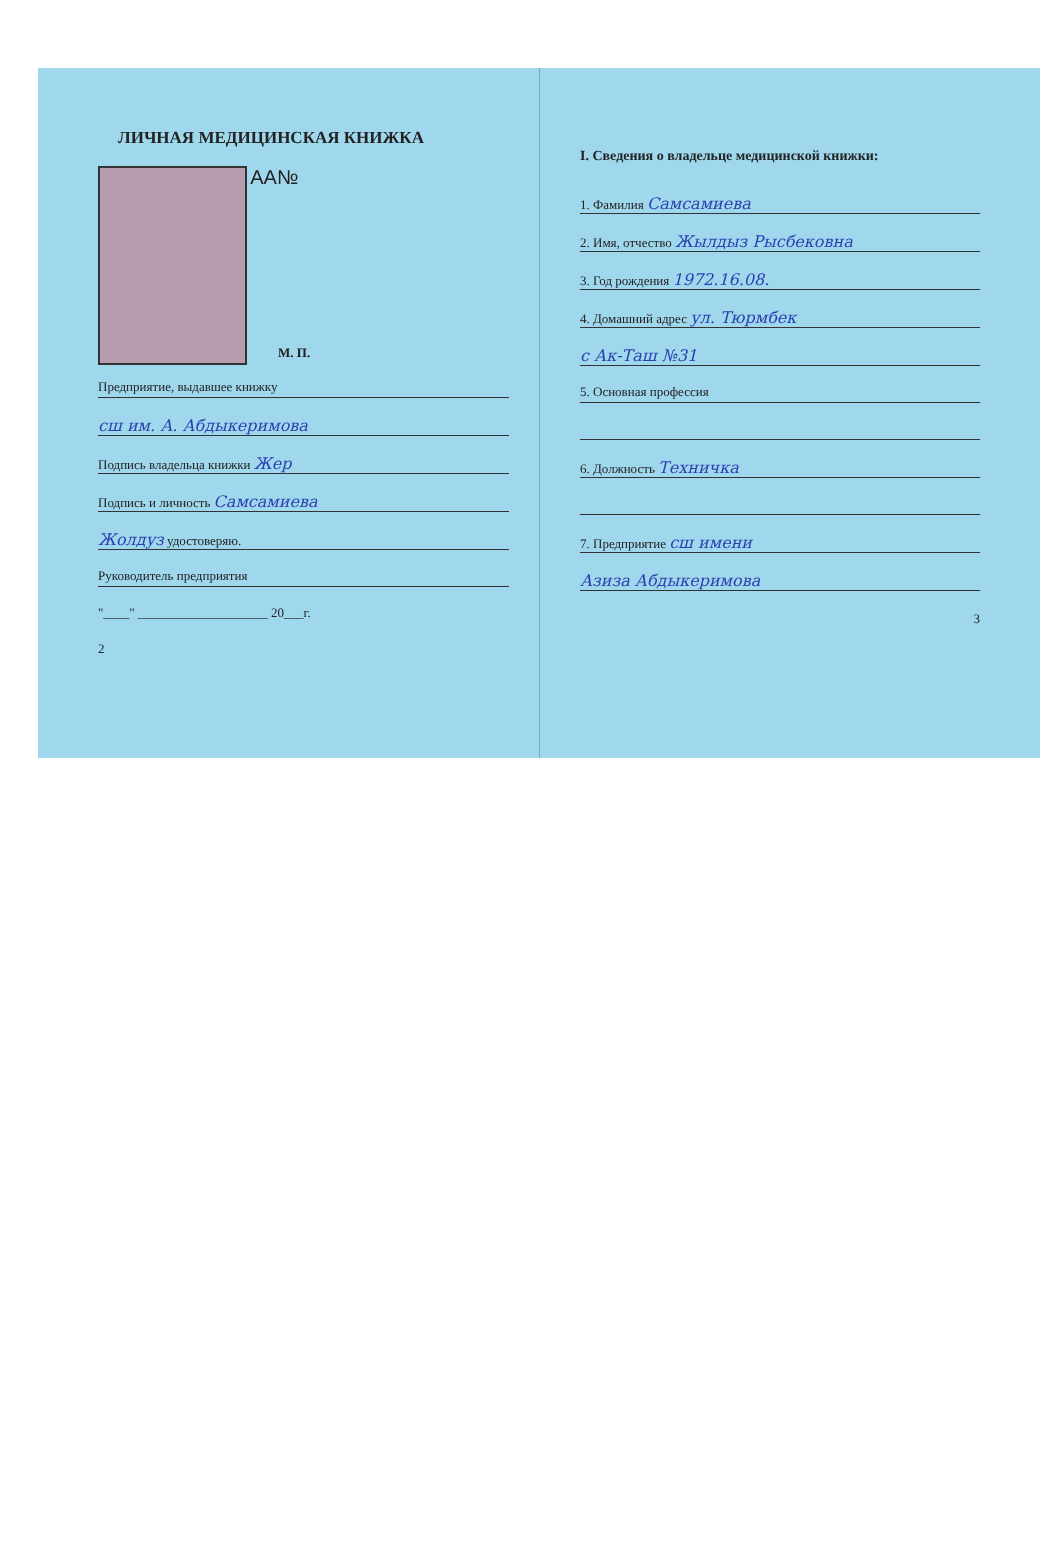ЛИЧНАЯ МЕДИЦИНСКАЯ КНИЖКА
AA№
М. П.
Предприятие, выдавшее книжку
сш им. А. Абдыкеримова
Подпись владельца книжки Жер
Подпись и личность Самсамиева
Жолдуз удостоверяю.
Руководитель предприятия
"____" ____________________ 20___г.
2
I. Сведения о владельце медицинской книжки:
1. Фамилия Самсамиева
2. Имя, отчество Жылдыз Рысбековна
3. Год рождения 1972.16.08.
4. Домашний адрес ул. Тюрмбек
с Ак-Таш №31
5. Основная профессия
6. Должность Техничка
7. Предприятие сш имени
Азиза Абдыкеримова
3